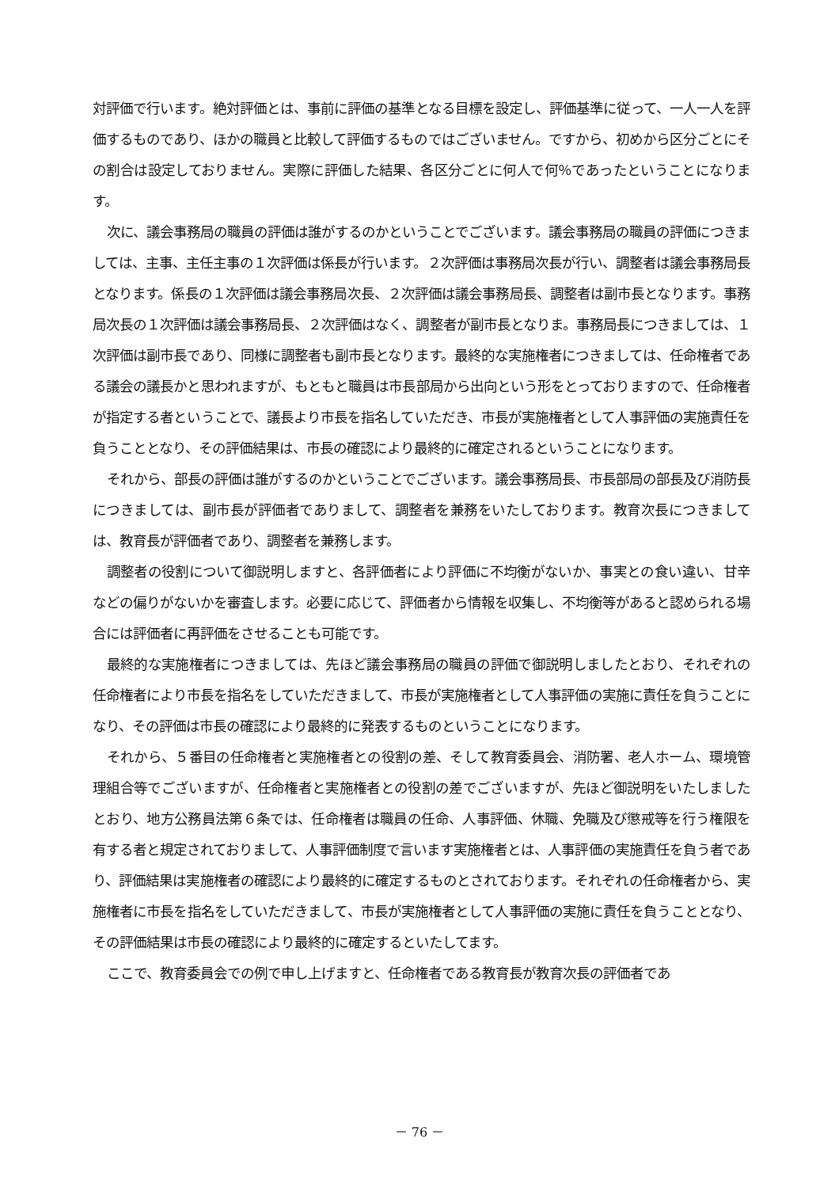対評価で行います。絶対評価とは、事前に評価の基準となる目標を設定し、評価基準に従って、一人一人を評価するものであり、ほかの職員と比較して評価するものではございません。ですから、初めから区分ごとにその割合は設定しておりません。実際に評価した結果、各区分ごとに何人で何％であったということになります。
次に、議会事務局の職員の評価は誰がするのかということでございます。議会事務局の職員の評価につきましては、主事、主任主事の１次評価は係長が行います。２次評価は事務局次長が行い、調整者は議会事務局長となります。係長の１次評価は議会事務局次長、２次評価は議会事務局長、調整者は副市長となります。事務局次長の１次評価は議会事務局長、２次評価はなく、調整者が副市長となりま。事務局長につきましては、１次評価は副市長であり、同様に調整者も副市長となります。最終的な実施権者につきましては、任命権者である議会の議長かと思われますが、もともと職員は市長部局から出向という形をとっておりますので、任命権者が指定する者ということで、議長より市長を指名していただき、市長が実施権者として人事評価の実施責任を負うこととなり、その評価結果は、市長の確認により最終的に確定されるということになります。
それから、部長の評価は誰がするのかということでございます。議会事務局長、市長部局の部長及び消防長につきましては、副市長が評価者でありまして、調整者を兼務をいたしております。教育次長につきましては、教育長が評価者であり、調整者を兼務します。
調整者の役割について御説明しますと、各評価者により評価に不均衡がないか、事実との食い違い、甘辛などの偏りがないかを審査します。必要に応じて、評価者から情報を収集し、不均衡等があると認められる場合には評価者に再評価をさせることも可能です。
最終的な実施権者につきましては、先ほど議会事務局の職員の評価で御説明しましたとおり、それぞれの任命権者により市長を指名をしていただきまして、市長が実施権者として人事評価の実施に責任を負うことになり、その評価は市長の確認により最終的に発表するものということになります。
それから、５番目の任命権者と実施権者との役割の差、そして教育委員会、消防署、老人ホーム、環境管理組合等でございますが、任命権者と実施権者との役割の差でございますが、先ほど御説明をいたしましたとおり、地方公務員法第６条では、任命権者は職員の任命、人事評価、休職、免職及び懲戒等を行う権限を有する者と規定されておりまして、人事評価制度で言います実施権者とは、人事評価の実施責任を負う者であり、評価結果は実施権者の確認により最終的に確定するものとされております。それぞれの任命権者から、実施権者に市長を指名をしていただきまして、市長が実施権者として人事評価の実施に責任を負うこととなり、その評価結果は市長の確認により最終的に確定するといたしてます。
ここで、教育委員会での例で申し上げますと、任命権者である教育長が教育次長の評価者であ
－ 76 －